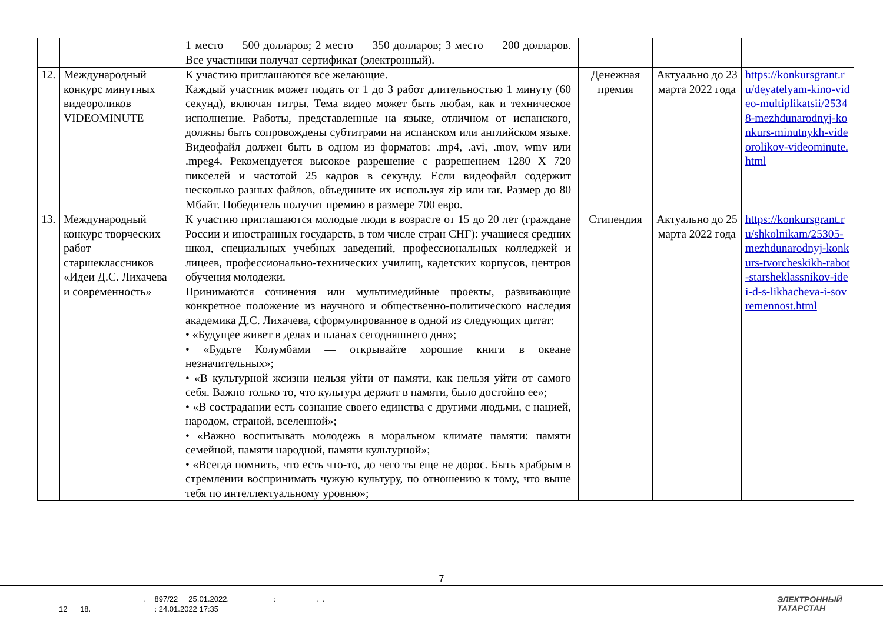| | | 1 место — 500 долларов; 2 место — 350 долларов; 3 место — 200 долларов. Все участники получат сертификат (электронный). | | | |
| 12. | Международный конкурс минутных видеороликов VIDEOMINUTE | К участию приглашаются все желающие. Каждый участник может подать от 1 до 3 работ длительностью 1 минуту (60 секунд), включая титры. Тема видео может быть любая, как и техническое исполнение. Работы, представленные на языке, отличном от испанского, должны быть сопровождены субтитрами на испанском или английском языке. Видеофайл должен быть в одном из форматов: .mp4, .avi, .mov, wmv или .mpeg4. Рекомендуется высокое разрешение с разрешением 1280 X 720 пикселей и частотой 25 кадров в секунду. Если видеофайл содержит несколько разных файлов, объедините их используя zip или rar. Размер до 80 Мбайт. Победитель получит премию в размере 700 евро. | Денежная премия | Актуально до 23 марта 2022 года | https://konkursgrant.ru/deyatelyam-kino-video-multiplikatsii/25348-mezhdunarodnyj-konkurs-minutnykh-videorolikov-videominute.html |
| 13. | Международный конкурс творческих работ старшеклассников «Идеи Д.С. Лихачева и современность» | К участию приглашаются молодые люди в возрасте от 15 до 20 лет (граждане России и иностранных государств, в том числе стран СНГ): учащиеся средних школ, специальных учебных заведений, профессиональных колледжей и лицеев, профессионально-технических училищ, кадетских корпусов, центров обучения молодежи. Принимаются сочинения или мультимедийные проекты, развивающие конкретное положение из научного и общественно-политического наследия академика Д.С. Лихачева, сформулированное в одной из следующих цитат: • «Будущее живет в делах и планах сегодняшнего дня»; • «Будьте Колумбами — открывайте хорошие книги в океане незначительных»; • «В культурной жсизни нельзя уйти от памяти, как нельзя уйти от самого себя. Важно только то, что культура держит в памяти, было достойно ее»; • «В сострадании есть сознание своего единства с другими людьми, с нацией, народом, страной, вселенной»; • «Важно воспитывать молодежь в моральном климате памяти: памяти семейной, памяти народной, памяти культурной»; • «Всегда помнить, что есть что-то, до чего ты еще не дорос. Быть храбрым в стремлении воспринимать чужую культуру, по отношению к тому, что выше тебя по интеллектуальному уровню»; | Стипендия | Актуально до 25 марта 2022 года | https://konkursgrant.ru/shkolnikam/25305-mezhdunarodnyj-konkurs-tvorcheskikh-rabot-starsheklassnikov-idei-d-s-likhacheva-i-sovremennost.html |
7
. 897/22 25.01.2022. : . . 12 18. : 24.01.2022 17:35
ЭЛЕКТРОННЫЙ
ТАТАРСТАН